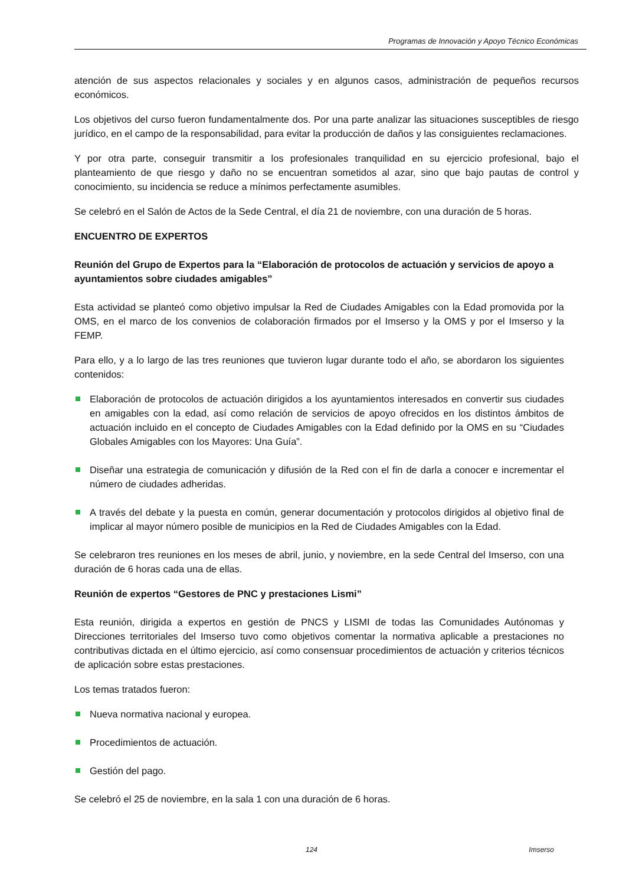Programas de Innovación y Apoyo Técnico Económicas
atención de sus aspectos relacionales y sociales y en algunos casos, administración de pequeños recursos económicos.
Los objetivos del curso fueron fundamentalmente dos. Por una parte analizar las situaciones susceptibles de riesgo jurídico, en el campo de la responsabilidad, para evitar la producción de daños y las consiguientes reclamaciones.
Y por otra parte, conseguir transmitir a los profesionales tranquilidad en su ejercicio profesional, bajo el planteamiento de que riesgo y daño no se encuentran sometidos al azar, sino que bajo pautas de control y conocimiento, su incidencia se reduce a mínimos perfectamente asumibles.
Se celebró en el Salón de Actos de la Sede Central, el día 21 de noviembre, con una duración de 5 horas.
ENCUENTRO DE EXPERTOS
Reunión del Grupo de Expertos para la “Elaboración de protocolos de actuación y servicios de apoyo a ayuntamientos sobre ciudades amigables”
Esta actividad se planteó como objetivo impulsar la Red de Ciudades Amigables con la Edad promovida por la OMS, en el marco de los convenios de colaboración firmados por el Imserso y la OMS y por el Imserso y la FEMP.
Para ello, y a lo largo de las tres reuniones que tuvieron lugar durante todo el año, se abordaron los siguientes contenidos:
Elaboración de protocolos de actuación dirigidos a los ayuntamientos interesados en convertir sus ciudades en amigables con la edad, así como relación de servicios de apoyo ofrecidos en los distintos ámbitos de actuación incluido en el concepto de Ciudades Amigables con la Edad definido por la OMS en su “Ciudades Globales Amigables con los Mayores: Una Guía”.
Diseñar una estrategia de comunicación y difusión de la Red con el fin de darla a conocer e incrementar el número de ciudades adheridas.
A través del debate y la puesta en común, generar documentación y protocolos dirigidos al objetivo final de implicar al mayor número posible de municipios en la Red de Ciudades Amigables con la Edad.
Se celebraron tres reuniones en los meses de abril, junio, y noviembre, en la sede Central del Imserso, con una duración de 6 horas cada una de ellas.
Reunión de expertos “Gestores de PNC y prestaciones Lismi”
Esta reunión, dirigida a expertos en gestión de PNCS y LISMI de todas las Comunidades Autónomas y Direcciones territoriales del Imserso tuvo como objetivos comentar la normativa aplicable a prestaciones no contributivas dictada en el último ejercicio, así como consensuar procedimientos de actuación y criterios técnicos de aplicación sobre estas prestaciones.
Los temas tratados fueron:
Nueva normativa nacional y europea.
Procedimientos de actuación.
Gestión del pago.
Se celebró el 25 de noviembre, en la sala 1 con una duración de 6 horas.
124 Imserso